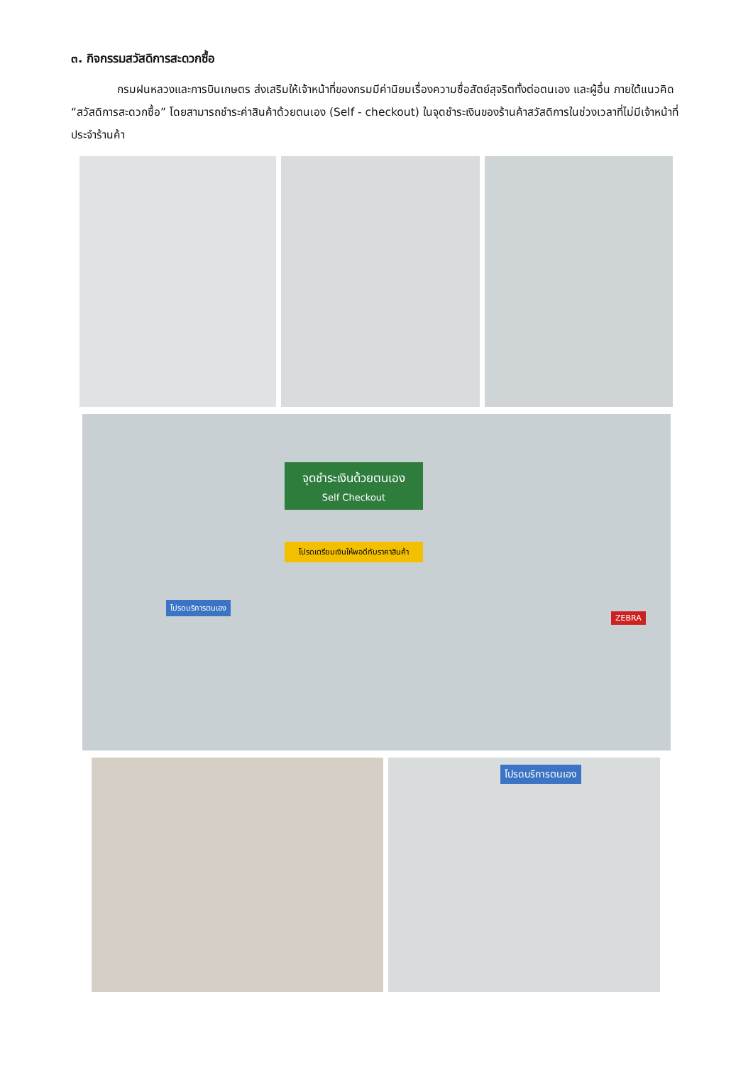๓. กิจกรรมสวัสดิการสะดวกซื้อ
กรมฝนหลวงและการบินเกษตร ส่งเสริมให้เจ้าหน้าที่ของกรมมีค่านิยมเรื่องความซื่อสัตย์สุจริตทั้งต่อตนเอง และผู้อื่น ภายใต้แนวคิด “สวัสดิการสะดวกซื้อ” โดยสามารถชำระค่าสินค้าด้วยตนเอง (Self - checkout) ในจุดชำระเงินของร้านค้าสวัสดิการในช่วงเวลาที่ไม่มีเจ้าหน้าที่ประจำร้านค้า
จุดชำระเงินด้วยตนเอง
Self Checkout
โปรดเตรียมเงินให้พอดีกับราคาสินค้า
โปรดบริการตนเอง
ZEBRA
โปรดบริการตนเอง